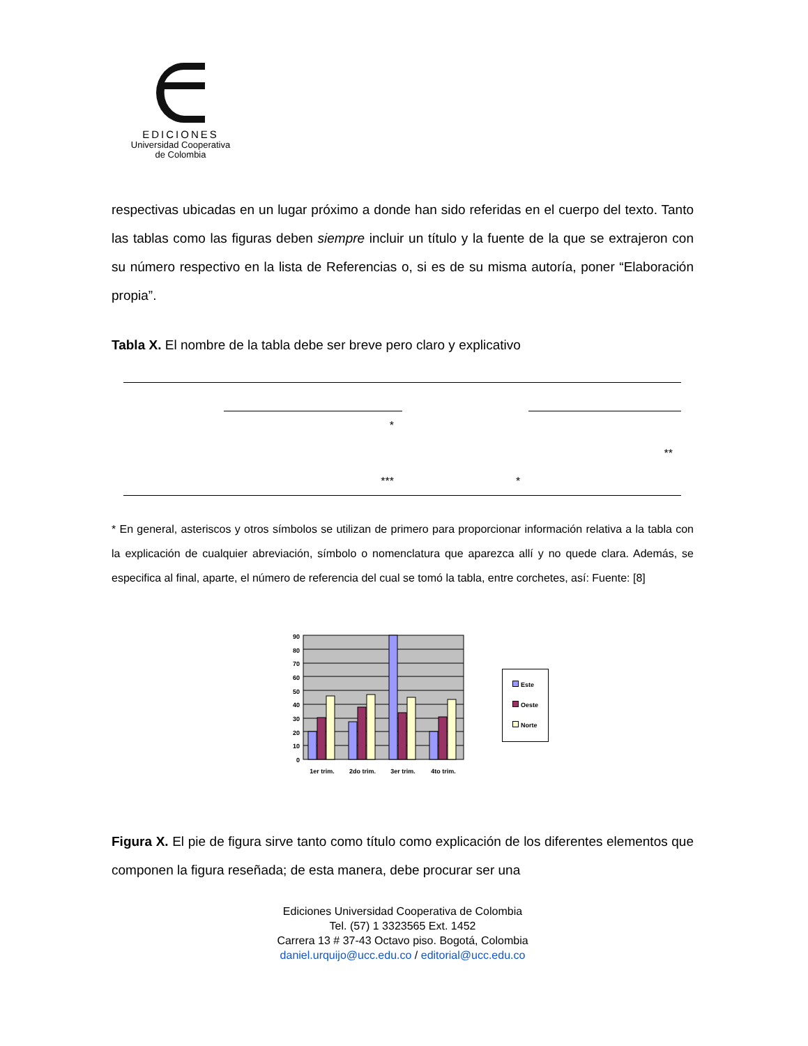EDICIONES
Universidad Cooperativa
de Colombia
respectivas ubicadas en un lugar próximo a donde han sido referidas en el cuerpo del texto. Tanto las tablas como las figuras deben siempre incluir un título y la fuente de la que se extrajeron con su número respectivo en la lista de Referencias o, si es de su misma autoría, poner “Elaboración propia”.
Tabla X. El nombre de la tabla debe ser breve pero claro y explicativo
| | * | | |
| | | | ** |
| | *** | * | |
* En general, asteriscos y otros símbolos se utilizan de primero para proporcionar información relativa a la tabla con la explicación de cualquier abreviación, símbolo o nomenclatura que aparezca allí y no quede clara. Además, se especifica al final, aparte, el número de referencia del cual se tomó la tabla, entre corchetes, así: Fuente: [8]
90
80
70
60
50
40
30
20
10
0
1er trim.
2do trim.
3er trim.
4to trim.
Este
Oeste
Norte
Figura X. El pie de figura sirve tanto como título como explicación de los diferentes elementos que componen la figura reseñada; de esta manera, debe procurar ser una
Ediciones Universidad Cooperativa de Colombia
Tel. (57) 1 3323565 Ext. 1452
Carrera 13 # 37-43 Octavo piso. Bogotá, Colombia
daniel.urquijo@ucc.edu.co / editorial@ucc.edu.co